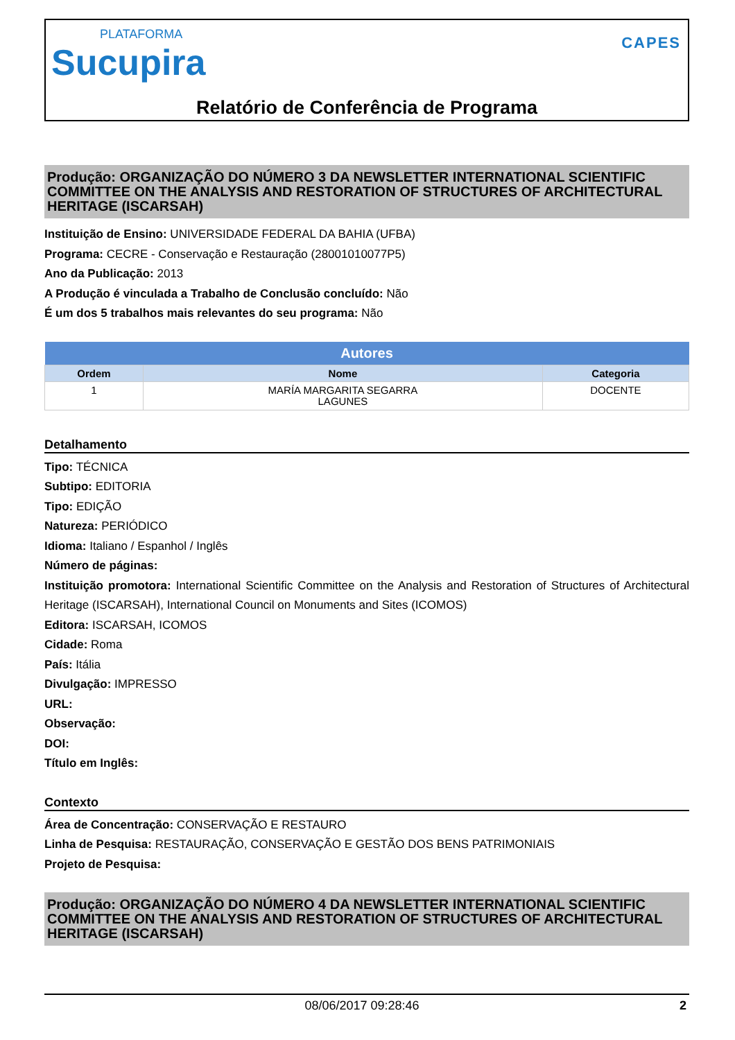PLATAFORMA
Sucupira
CAPES
Relatório de Conferência de Programa
Produção: ORGANIZAÇÃO DO NÚMERO 3 DA NEWSLETTER INTERNATIONAL SCIENTIFIC COMMITTEE ON THE ANALYSIS AND RESTORATION OF STRUCTURES OF ARCHITECTURAL HERITAGE (ISCARSAH)
Instituição de Ensino: UNIVERSIDADE FEDERAL DA BAHIA (UFBA)
Programa: CECRE - Conservação e Restauração (28001010077P5)
Ano da Publicação: 2013
A Produção é vinculada a Trabalho de Conclusão concluído: Não
É um dos 5 trabalhos mais relevantes do seu programa: Não
| Autores | | |
| --- | --- | --- |
| Ordem | Nome | Categoria |
| 1 | MARÍA MARGARITA SEGARRA LAGUNES | DOCENTE |
Detalhamento
Tipo: TÉCNICA
Subtipo: EDITORIA
Tipo: EDIÇÃO
Natureza: PERIÓDICO
Idioma: Italiano / Espanhol / Inglês
Número de páginas:
Instituição promotora: International Scientific Committee on the Analysis and Restoration of Structures of Architectural Heritage (ISCARSAH), International Council on Monuments and Sites (ICOMOS)
Editora: ISCARSAH, ICOMOS
Cidade: Roma
País: Itália
Divulgação: IMPRESSO
URL:
Observação:
DOI:
Título em Inglês:
Contexto
Área de Concentração: CONSERVAÇÃO E RESTAURO
Linha de Pesquisa: RESTAURAÇÃO, CONSERVAÇÃO E GESTÃO DOS BENS PATRIMONIAIS
Projeto de Pesquisa:
Produção: ORGANIZAÇÃO DO NÚMERO 4 DA NEWSLETTER INTERNATIONAL SCIENTIFIC COMMITTEE ON THE ANALYSIS AND RESTORATION OF STRUCTURES OF ARCHITECTURAL HERITAGE (ISCARSAH)
08/06/2017 09:28:46 2